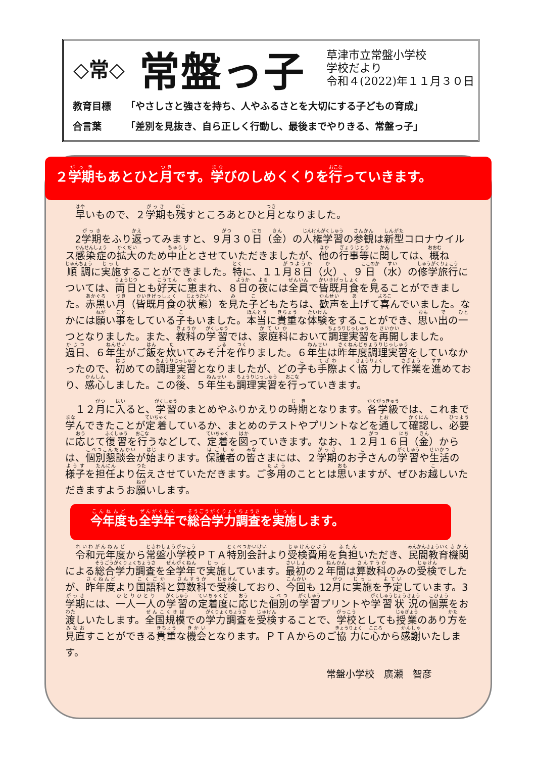◇常◇
常盤っ子
草津市立常盤小学校
学校だより
令和４(2022)年１１月３０日
教育目標 「やさしさと強さを持ち、人やふるさとを大切にする子どもの育成」
合言葉 「差別を見抜き、自ら正しく行動し、最後までやりきる、常盤っ子」
２学期もあとひと月です。学びのしめくくりを行っていきます。
早いもので、２学期も残すところあとひと月となりました。
2学期をふり返ってみますと、９月３０日（金）の人権学習の参観は新型コロナウイルス感染症の拡大のため中止とさせていただきましたが、他の行事等に関しては、概ね順調に実施することができました。特に、１１月８日（火）、９日（水）の修学旅行については、両日とも好天に恵まれ、８日の夜には全員で皆既月食を見ることができました。赤黒い月（皆既月食の状態）を見た子どもたちは、歓声を上げて喜んでいました。なかには願い事をしている子もいました。本当に貴重な体験をすることができ、思い出の一つとなりました。また、教科の学習では、家庭科において調理実習を再開しました。過日、６年生がご飯を炊いてみそ汁を作りました。６年生は昨年度調理実習をしていなかったので、初めての調理実習となりましたが、どの子も手際よく協力して作業を進めており、感心しました。この後、５年生も調理実習を行っていきます。
１２月に入ると、学習のまとめやふりかえりの時期となります。各学級では、これまで学んできたことが定着しているか、まとめのテストやプリントなどを通して確認し、必要に応じて復習を行うなどして、定着を図っていきます。なお、１２月１６日（金）からは、個別懇談会が始まります。保護者の皆さまには、２学期のお子さんの学習や生活の様子を担任より伝えさせていただきます。ご多用のこととは思いますが、ぜひお越しいただきますようお願いします。
今年度も全学年で総合学力調査を実施します。
令和元年度から常盤小学校ＰＴＡ特別会計より受検費用を負担いただき、民間教育機関による総合学力調査を全学年で実施しています。最初の２年間は算数科のみの受検でしたが、昨年度より国語科と算数科で受検しており、今回も 12月に実施を予定しています。3学期には、一人一人の学習の定着度に応じた個別の学習プリントや学習状況の個票をお渡しいたします。全国規模での学力調査を受検することで、学校としても授業のあり方を見直すことができる貴重な機会となります。ＰＴＡからのご協力に心から感謝いたします。
常盤小学校　廣瀬　智彦